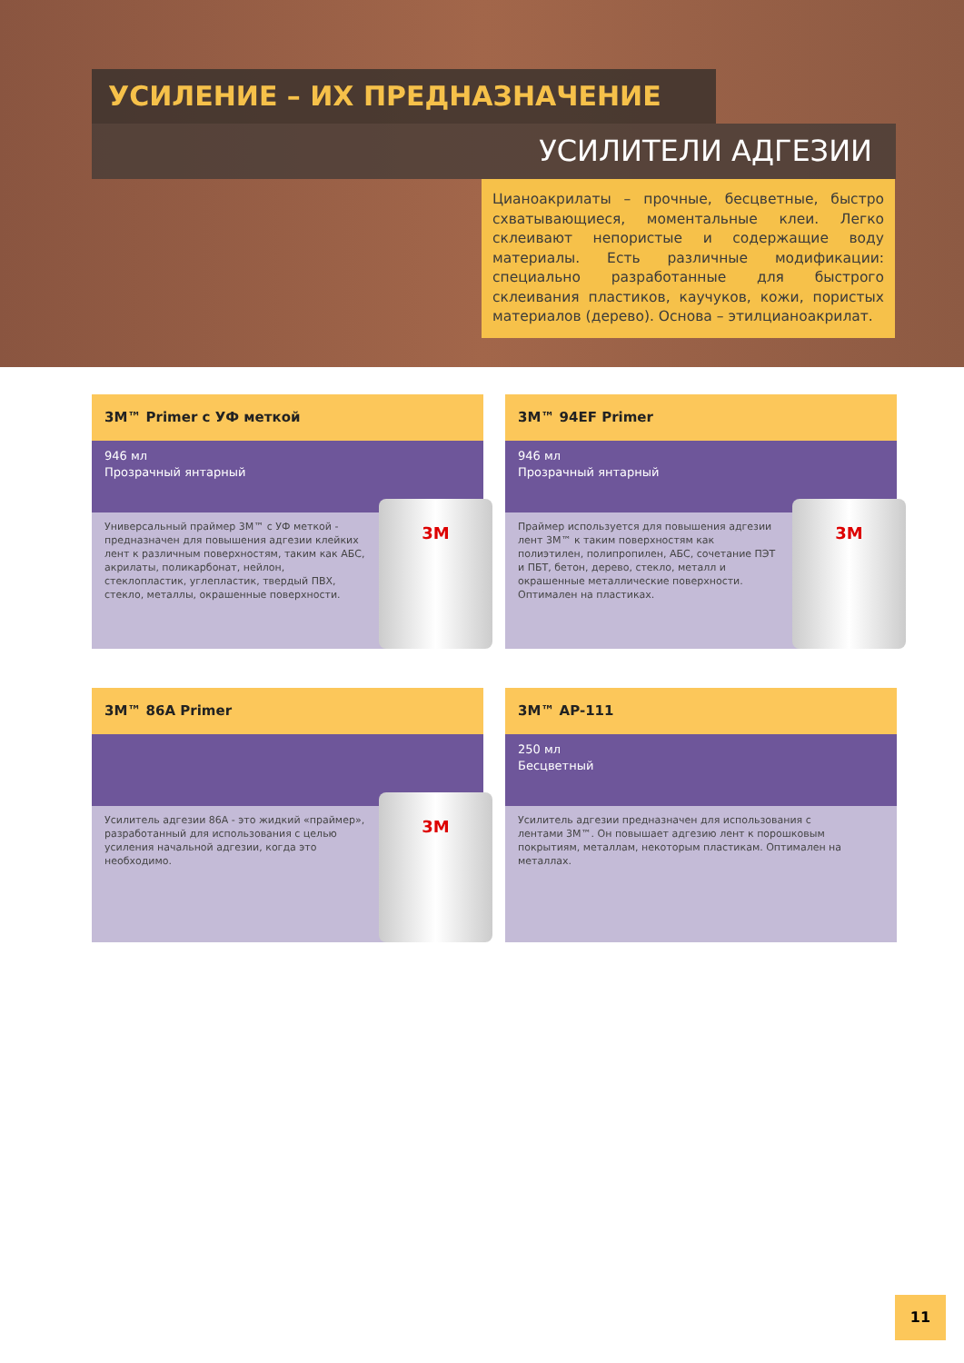УСИЛЕНИЕ – ИХ ПРЕДНАЗНАЧЕНИЕ
УСИЛИТЕЛИ АДГЕЗИИ
Цианоакрилаты – прочные, бесцветные, быстро схватывающиеся, моментальные клеи. Легко склеивают непористые и содержащие воду материалы. Есть различные модификации: специально разработанные для быстрого склеивания пластиков, каучуков, кожи, пористых материалов (дерево). Основа – этилцианоакрилат.
3M™ Primer с УФ меткой
946 мл
Прозрачный янтарный
Универсальный праймер 3M™ с УФ меткой - предназначен для повышения адгезии клейких лент к различным поверхностям, таким как АБС, акрилаты, поликарбонат, нейлон, стеклопластик, углепластик, твердый ПВХ, стекло, металлы, окрашенные поверхности.
3M
3M™ 94EF Primer
946 мл
Прозрачный янтарный
Праймер используется для повышения адгезии лент 3M™ к таким поверхностям как полиэтилен, полипропилен, АБС, сочетание ПЭТ и ПБТ, бетон, дерево, стекло, металл и окрашенные металлические поверхности. Оптимален на пластиках.
3M
3M™ 86A Primer
Усилитель адгезии 86А - это жидкий «праймер», разработанный для использования с целью усиления начальной адгезии, когда это необходимо.
3M
3M™ AP-111
250 мл
Бесцветный
Усилитель адгезии предназначен для использования с лентами 3M™. Он повышает адгезию лент к порошковым покрытиям, металлам, некоторым пластикам. Оптимален на металлах.
11